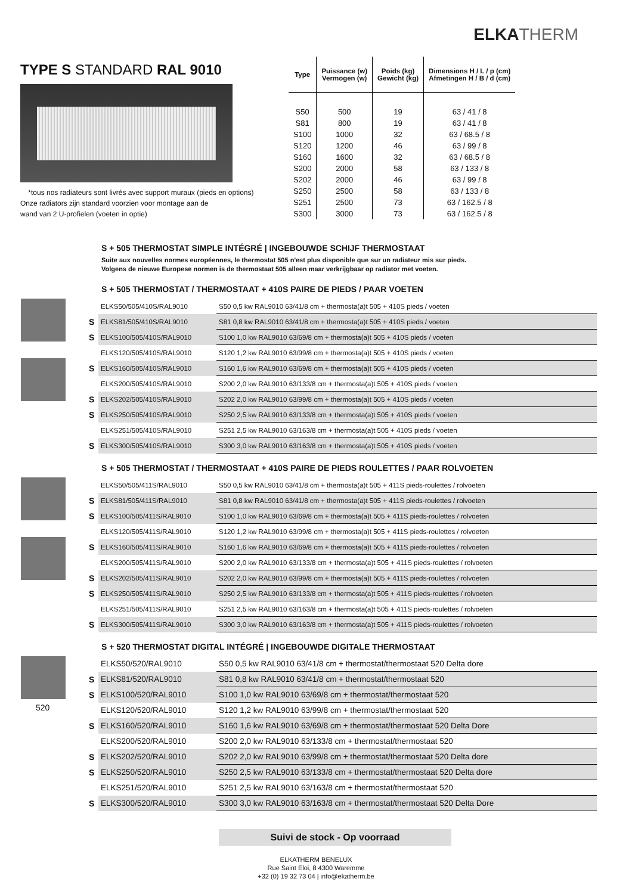ELKATHERM
TYPE S STANDARD RAL 9010
*tous nos radiateurs sont livrés avec support muraux (pieds en options)
Onze radiators zijn standard voorzien voor montage aan de
wand van 2 U-profielen (voeten in optie)
| Type | Puissance (w) Vermogen (w) | Poids (kg) Gewicht (kg) | Dimensions H / L / p (cm) Afmetingen H / B / d (cm) |
| --- | --- | --- | --- |
| S50 | 500 | 19 | 63 / 41 / 8 |
| S81 | 800 | 19 | 63 / 41 / 8 |
| S100 | 1000 | 32 | 63 / 68.5 / 8 |
| S120 | 1200 | 46 | 63 / 99 / 8 |
| S160 | 1600 | 32 | 63 / 68.5 / 8 |
| S200 | 2000 | 58 | 63 / 133 / 8 |
| S202 | 2000 | 46 | 63 / 99 / 8 |
| S250 | 2500 | 58 | 63 / 133 / 8 |
| S251 | 2500 | 73 | 63 / 162.5 / 8 |
| S300 | 3000 | 73 | 63 / 162.5 / 8 |
S + 505 THERMOSTAT SIMPLE INTÉGRÉ | INGEBOUWDE SCHIJF THERMOSTAAT
Suite aux nouvelles normes européennes, le thermostat 505 n'est plus disponible que sur un radiateur mis sur pieds.
Volgens de nieuwe Europese normen is de thermostaat 505 alleen maar verkrijgbaar op radiator met voeten.
S + 505 THERMOSTAT / THERMOSTAAT + 410S PAIRE DE PIEDS / PAAR VOETEN
| | ELKS50/505/410S/RAL9010 | S50 0,5 kw RAL9010 63/41/8 cm + thermosta(a)t 505 + 410S pieds / voeten |
| S | ELKS81/505/410S/RAL9010 | S81 0,8 kw RAL9010 63/41/8 cm + thermosta(a)t 505 + 410S pieds / voeten |
| S | ELKS100/505/410S/RAL9010 | S100 1,0 kw RAL9010 63/69/8 cm + thermosta(a)t 505 + 410S pieds / voeten |
| | ELKS120/505/410S/RAL9010 | S120 1,2 kw RAL9010 63/99/8 cm + thermosta(a)t 505 + 410S pieds / voeten |
| S | ELKS160/505/410S/RAL9010 | S160 1,6 kw RAL9010 63/69/8 cm + thermosta(a)t 505 + 410S pieds / voeten |
| | ELKS200/505/410S/RAL9010 | S200 2,0 kw RAL9010 63/133/8 cm + thermosta(a)t 505 + 410S pieds / voeten |
| S | ELKS202/505/410S/RAL9010 | S202 2,0 kw RAL9010 63/99/8 cm + thermosta(a)t 505 + 410S pieds / voeten |
| S | ELKS250/505/410S/RAL9010 | S250 2,5 kw RAL9010 63/133/8 cm + thermosta(a)t 505 + 410S pieds / voeten |
| | ELKS251/505/410S/RAL9010 | S251 2,5 kw RAL9010 63/163/8 cm + thermosta(a)t 505 + 410S pieds / voeten |
| S | ELKS300/505/410S/RAL9010 | S300 3,0 kw RAL9010 63/163/8 cm + thermosta(a)t 505 + 410S pieds / voeten |
S + 505 THERMOSTAT / THERMOSTAAT + 410S PAIRE DE PIEDS ROULETTES / PAAR ROLVOETEN
| | ELKS50/505/411S/RAL9010 | S50 0,5 kw RAL9010 63/41/8 cm + thermosta(a)t 505 + 411S pieds-roulettes / rolvoeten |
| S | ELKS81/505/411S/RAL9010 | S81 0,8 kw RAL9010 63/41/8 cm + thermosta(a)t 505 + 411S pieds-roulettes / rolvoeten |
| S | ELKS100/505/411S/RAL9010 | S100 1,0 kw RAL9010 63/69/8 cm + thermosta(a)t 505 + 411S pieds-roulettes / rolvoeten |
| | ELKS120/505/411S/RAL9010 | S120 1,2 kw RAL9010 63/99/8 cm + thermosta(a)t 505 + 411S pieds-roulettes / rolvoeten |
| S | ELKS160/505/411S/RAL9010 | S160 1,6 kw RAL9010 63/69/8 cm + thermosta(a)t 505 + 411S pieds-roulettes / rolvoeten |
| | ELKS200/505/411S/RAL9010 | S200 2,0 kw RAL9010 63/133/8 cm + thermosta(a)t 505 + 411S pieds-roulettes / rolvoeten |
| S | ELKS202/505/411S/RAL9010 | S202 2,0 kw RAL9010 63/99/8 cm + thermosta(a)t 505 + 411S pieds-roulettes / rolvoeten |
| S | ELKS250/505/411S/RAL9010 | S250 2,5 kw RAL9010 63/133/8 cm + thermosta(a)t 505 + 411S pieds-roulettes / rolvoeten |
| | ELKS251/505/411S/RAL9010 | S251 2,5 kw RAL9010 63/163/8 cm + thermosta(a)t 505 + 411S pieds-roulettes / rolvoeten |
| S | ELKS300/505/411S/RAL9010 | S300 3,0 kw RAL9010 63/163/8 cm + thermosta(a)t 505 + 411S pieds-roulettes / rolvoeten |
S + 520 THERMOSTAT DIGITAL INTÉGRÉ | INGEBOUWDE DIGITALE THERMOSTAAT
520
| | ELKS50/520/RAL9010 | S50 0,5 kw RAL9010 63/41/8 cm + thermostat/thermostaat 520 Delta dore |
| S | ELKS81/520/RAL9010 | S81 0,8 kw RAL9010 63/41/8 cm + thermostat/thermostaat 520 |
| S | ELKS100/520/RAL9010 | S100 1,0 kw RAL9010 63/69/8 cm + thermostat/thermostaat 520 |
| | ELKS120/520/RAL9010 | S120 1,2 kw RAL9010 63/99/8 cm + thermostat/thermostaat 520 |
| S | ELKS160/520/RAL9010 | S160 1,6 kw RAL9010 63/69/8 cm + thermostat/thermostaat 520 Delta Dore |
| | ELKS200/520/RAL9010 | S200 2,0 kw RAL9010 63/133/8 cm + thermostat/thermostaat 520 |
| S | ELKS202/520/RAL9010 | S202 2,0 kw RAL9010 63/99/8 cm + thermostat/thermostaat 520 Delta dore |
| S | ELKS250/520/RAL9010 | S250 2,5 kw RAL9010 63/133/8 cm + thermostat/thermostaat 520 Delta dore |
| | ELKS251/520/RAL9010 | S251 2,5 kw RAL9010 63/163/8 cm + thermostat/thermostaat 520 |
| S | ELKS300/520/RAL9010 | S300 3,0 kw RAL9010 63/163/8 cm + thermostat/thermostaat 520 Delta Dore |
Suivi de stock - Op voorraad
ELKATHERM BENELUX
Rue Saint Eloi, 8 4300 Waremme
+32 (0) 19 32 73 04 | info@ekatherm.be